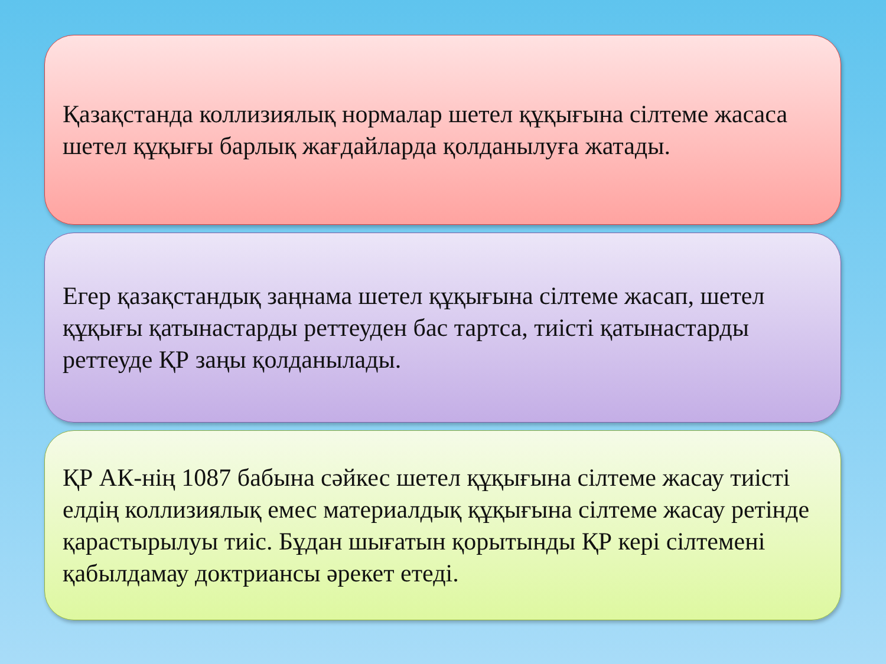Қазақстанда коллизиялық нормалар шетел құқығына сілтеме жасаса шетел құқығы барлық жағдайларда қолданылуға жатады.
Егер қазақстандық заңнама шетел құқығына сілтеме жасап, шетел құқығы қатынастарды реттеуден бас тартса, тиісті қатынастарды реттеуде ҚР заңы қолданылады.
ҚР АК-нің 1087 бабына сәйкес шетел құқығына сілтеме жасау тиісті елдің коллизиялық емес материалдық құқығына сілтеме жасау ретінде қарастырылуы тиіс. Бұдан шығатын қорытынды ҚР кері сілтемені қабылдамау доктриансы әрекет етеді.